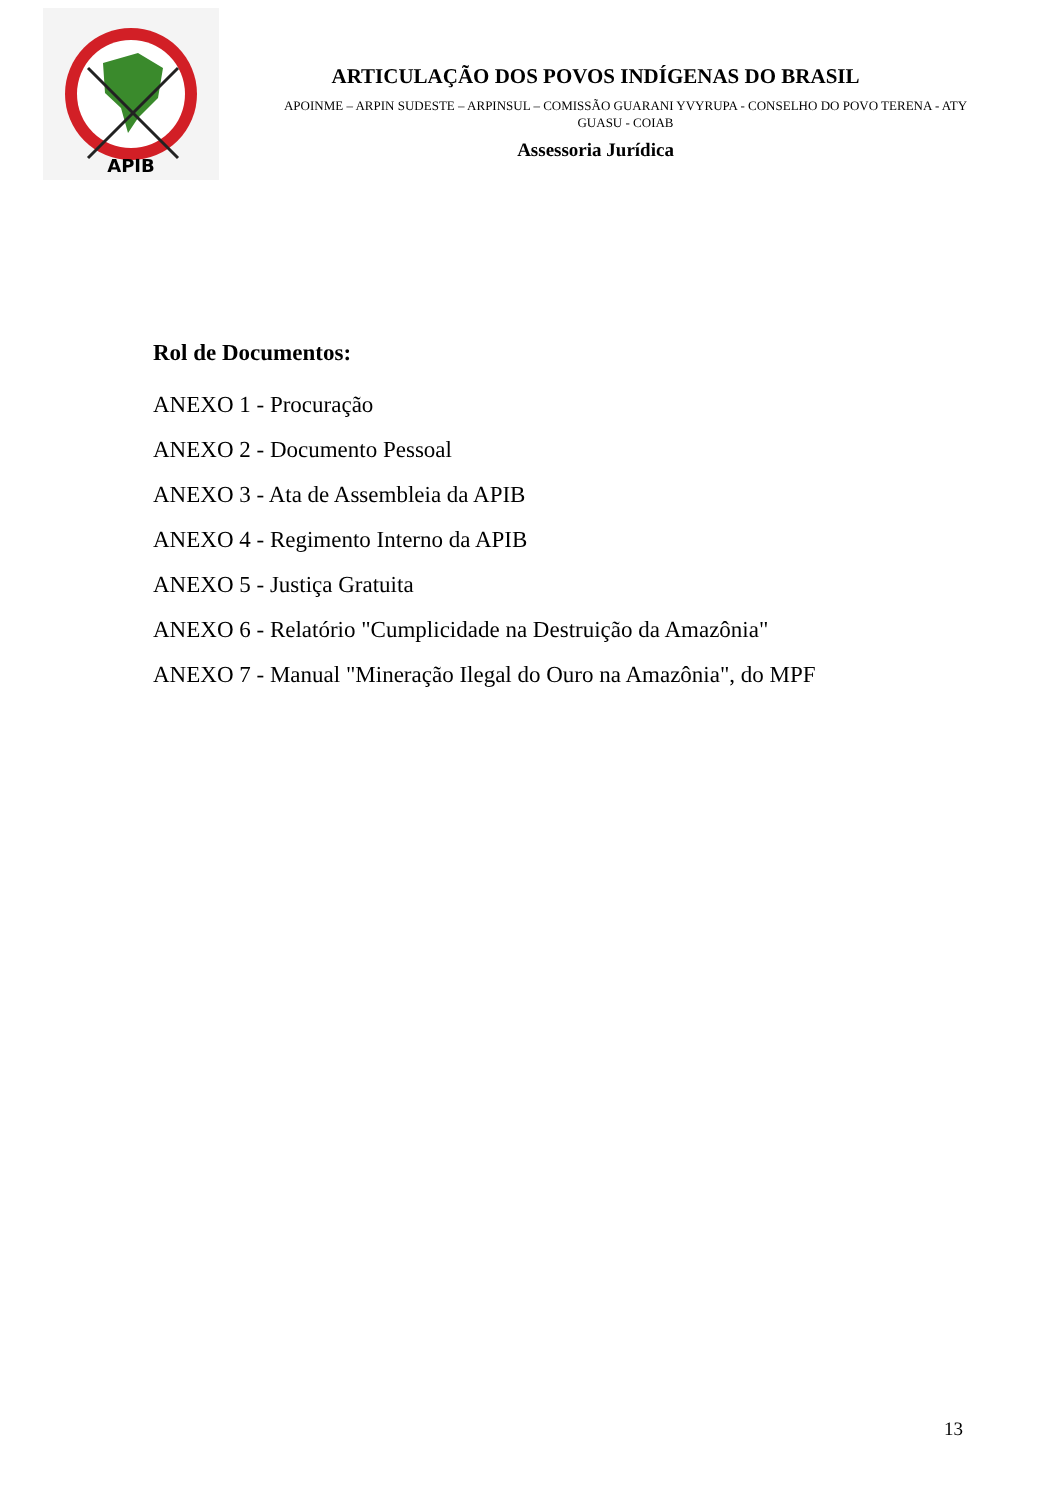APIB
ARTICULAÇÃO DOS POVOS INDÍGENAS DO BRASIL
APOINME – ARPIN SUDESTE – ARPINSUL – COMISSÃO GUARANI YVYRUPA - CONSELHO DO POVO TERENA - ATY GUASU - COIAB
Assessoria Jurídica
Rol de Documentos:
ANEXO 1 - Procuração
ANEXO 2 - Documento Pessoal
ANEXO 3 - Ata de Assembleia da APIB
ANEXO 4 - Regimento Interno da APIB
ANEXO 5 - Justiça Gratuita
ANEXO 6 - Relatório "Cumplicidade na Destruição da Amazônia"
ANEXO 7 - Manual "Mineração Ilegal do Ouro na Amazônia", do MPF
13